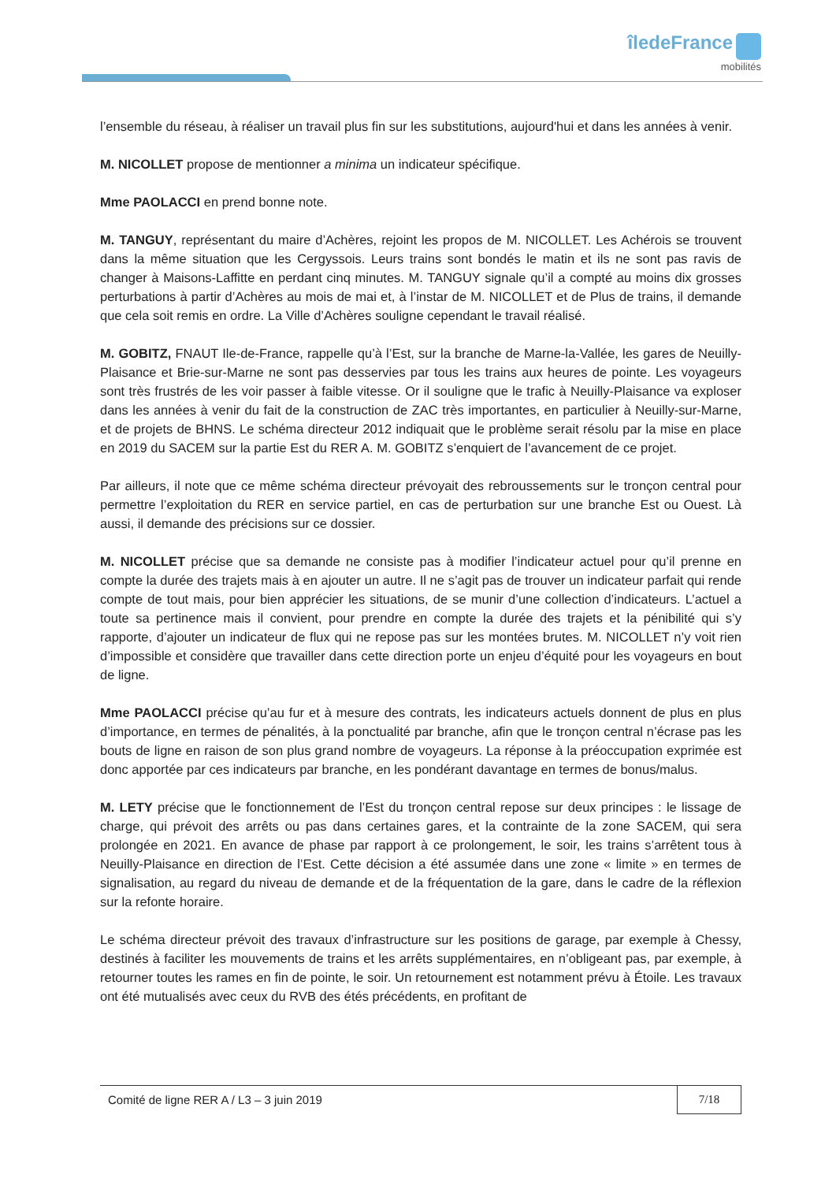îledeFrance
mobilités
l’ensemble du réseau, à réaliser un travail plus fin sur les substitutions, aujourd'hui et dans les années à venir.
M. NICOLLET propose de mentionner a minima un indicateur spécifique.
Mme PAOLACCI en prend bonne note.
M. TANGUY, représentant du maire d’Achères, rejoint les propos de M. NICOLLET. Les Achérois se trouvent dans la même situation que les Cergyssois. Leurs trains sont bondés le matin et ils ne sont pas ravis de changer à Maisons-Laffitte en perdant cinq minutes. M. TANGUY signale qu’il a compté au moins dix grosses perturbations à partir d’Achères au mois de mai et, à l’instar de M. NICOLLET et de Plus de trains, il demande que cela soit remis en ordre. La Ville d’Achères souligne cependant le travail réalisé.
M. GOBITZ, FNAUT Ile-de-France, rappelle qu’à l’Est, sur la branche de Marne-la-Vallée, les gares de Neuilly-Plaisance et Brie-sur-Marne ne sont pas desservies par tous les trains aux heures de pointe. Les voyageurs sont très frustrés de les voir passer à faible vitesse. Or il souligne que le trafic à Neuilly-Plaisance va exploser dans les années à venir du fait de la construction de ZAC très importantes, en particulier à Neuilly-sur-Marne, et de projets de BHNS. Le schéma directeur 2012 indiquait que le problème serait résolu par la mise en place en 2019 du SACEM sur la partie Est du RER A. M. GOBITZ s’enquiert de l’avancement de ce projet.
Par ailleurs, il note que ce même schéma directeur prévoyait des rebroussements sur le tronçon central pour permettre l’exploitation du RER en service partiel, en cas de perturbation sur une branche Est ou Ouest. Là aussi, il demande des précisions sur ce dossier.
M. NICOLLET précise que sa demande ne consiste pas à modifier l’indicateur actuel pour qu’il prenne en compte la durée des trajets mais à en ajouter un autre. Il ne s’agit pas de trouver un indicateur parfait qui rende compte de tout mais, pour bien apprécier les situations, de se munir d’une collection d’indicateurs. L’actuel a toute sa pertinence mais il convient, pour prendre en compte la durée des trajets et la pénibilité qui s’y rapporte, d’ajouter un indicateur de flux qui ne repose pas sur les montées brutes. M. NICOLLET n’y voit rien d’impossible et considère que travailler dans cette direction porte un enjeu d’équité pour les voyageurs en bout de ligne.
Mme PAOLACCI précise qu’au fur et à mesure des contrats, les indicateurs actuels donnent de plus en plus d’importance, en termes de pénalités, à la ponctualité par branche, afin que le tronçon central n’écrase pas les bouts de ligne en raison de son plus grand nombre de voyageurs. La réponse à la préoccupation exprimée est donc apportée par ces indicateurs par branche, en les pondérant davantage en termes de bonus/malus.
M. LETY précise que le fonctionnement de l’Est du tronçon central repose sur deux principes : le lissage de charge, qui prévoit des arrêts ou pas dans certaines gares, et la contrainte de la zone SACEM, qui sera prolongée en 2021. En avance de phase par rapport à ce prolongement, le soir, les trains s’arrêtent tous à Neuilly-Plaisance en direction de l’Est. Cette décision a été assumée dans une zone « limite » en termes de signalisation, au regard du niveau de demande et de la fréquentation de la gare, dans le cadre de la réflexion sur la refonte horaire.
Le schéma directeur prévoit des travaux d’infrastructure sur les positions de garage, par exemple à Chessy, destinés à faciliter les mouvements de trains et les arrêts supplémentaires, en n’obligeant pas, par exemple, à retourner toutes les rames en fin de pointe, le soir. Un retournement est notamment prévu à Étoile. Les travaux ont été mutualisés avec ceux du RVB des étés précédents, en profitant de
Comité de ligne RER A / L3 – 3 juin 2019 7/18